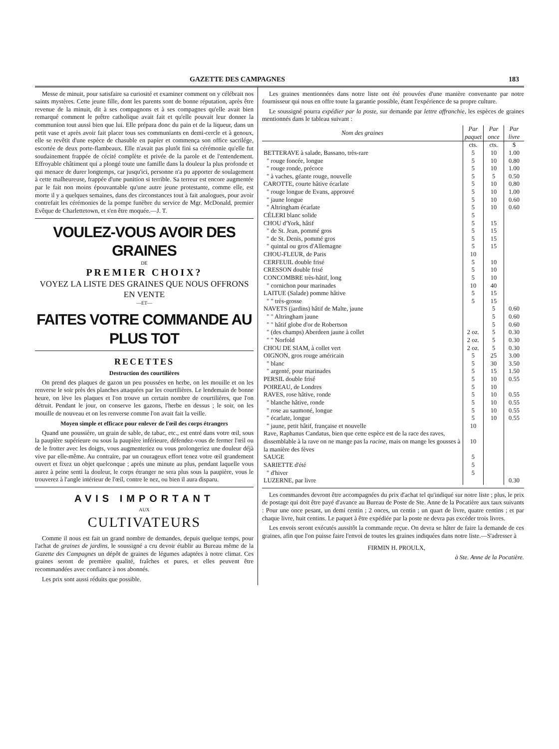GAZETTE DES CAMPAGNES 183
Messe de minuit, pour satisfaire sa curiosité et examiner comment on y célébrait nos saints mystères. Cette jeune fille, dont les parents sont de bonne réputation, après être revenue de la minuit, dit à ses compagnons et à ses compagnes qu'elle avait bien remarqué comment le prêtre catholique avait fait et qu'elle pouvait leur donner la communion tout aussi bien que lui. Elle prépara donc du pain et de la liqueur, dans un petit vase et après avoir fait placer tous ses communiants en demi-cercle et à genoux, elle se revêtit d'une espèce de chasuble en papier et commença son office sacrilége, escortée de deux porte-flambeaux. Elle n'avait pas plutôt fini sa cérémonie qu'elle fut soudainement frappée de cécité complète et privée de la parole et de l'entendement. Effroyable châtiment qui a plongé toute une famille dans la douleur la plus profonde et qui menace de durer longtemps, car jusqu'ici, personne n'a pu apporter de soulagement à cette malheureuse, frappée d'une punition si terrible. Sa terreur est encore augmentée par le fait non moins épouvantable qu'une autre jeune protestante, comme elle, est morte il y a quelques semaines, dans des circonstances tout à fait analogues, pour avoir contrefait les cérémonies de la pompe funèbre du service de Mgr. McDonald, premier Evêque de Charlettetown, et s'en être moquée.—J. T.
VOULEZ-VOUS AVOIR DES GRAINES
DE
PREMIER CHOIX?
VOYEZ LA LISTE DES GRAINES QUE NOUS OFFRONS EN VENTE
—ET—
FAITES VOTRE COMMANDE AU PLUS TOT
RECETTES
Destruction des courtilières
On prend des plaques de gazon un peu poussées en herbe, on les mouille et on les renverse le soir près des planches attaquées par les courtilières. Le lendemain de bonne heure, on lève les plaques et l'on trouve un certain nombre de courtilières, que l'on détruit. Pendant le jour, on conserve les gazons, l'herbe en dessus ; le soir, on les mouille de nouveau et on les renverse comme l'on avait fait la veille.
Moyen simple et efficace pour enlever de l'œil des corps étrangers
Quand une poussière, un grain de sable, de tabac, etc., est entré dans votre œil, sous la paupière supérieure ou sous la paupière inférieure, défendez-vous de fermer l'œil ou de le frotter avec les doigts, vous augmenteriez ou vous prolongeriez une douleur déjà vive par elle-même. Au contraire, par un courageux effort tenez votre œil grandement ouvert et fixez un objet quelconque ; après une minute au plus, pendant laquelle vous aurez à peine senti la douleur, le corps étranger ne sera plus sous la paupière, vous le trouverez à l'angle intérieur de l'œil, contre le nez, ou bien il aura disparu.
AVIS IMPORTANT
AUX
CULTIVATEURS
Comme il nous est fait un grand nombre de demandes, depuis quelque temps, pour l'achat de graines de jardins, le soussigné a cru devoir établir au Bureau même de la Gazette des Campagnes un dépôt de graines de légumes adaptées à notre climat. Ces graines seront de première qualité, fraîches et pures, et elles peuvent être recommandées avec confiance à nos abonnés.
Les prix sont aussi réduits que possible.
Les graines mentionnées dans notre liste ont été prouvées d'une manière convenante par notre fournisseur qui nous en offre toute la garantie possible, étant l'expérience de sa propre culture.
Le soussigné pourra expédier par la poste, sur demande par lettre affranchie, les espèces de graines mentionnés dans le tableau suivant :
| Nom des graines | Par paquet | Par once | Par livre |
| --- | --- | --- | --- |
| | cts. | cts. | $ |
| BETTERAVE à salade, Bassano, très-rare | 5 | 10 | 1.00 |
| " rouge foncée, longue | 5 | 10 | 0.80 |
| " rouge ronde, précoce | 5 | 10 | 1.00 |
| " à vaches, géante rouge, nouvelle | 5 | 5 | 0.50 |
| CAROTTE, courte hâtive écarlate | 5 | 10 | 0.80 |
| " rouge longue de Evans, approuvé | 5 | 10 | 1.00 |
| " jaune longue | 5 | 10 | 0.60 |
| " Altringham écarlate | 5 | 10 | 0.60 |
| CÉLERI blanc solide | 5 | | |
| CHOU d'York, hâtif | 5 | 15 | |
| " de St. Jean, pommé gros | 5 | 15 | |
| " de St. Denis, pommé gros | 5 | 15 | |
| " quintal ou gros d'Allemagne | 5 | 15 | |
| CHOU-FLEUR, de Paris | 10 | | |
| CERFEUIL double frisé | 5 | 10 | |
| CRESSON double frisé | 5 | 10 | |
| CONCOMBRE très-hâtif, long | 5 | 10 | |
| " cornichon pour marinades | 10 | 40 | |
| LAITUE (Salade) pomme hâtive | 5 | 15 | |
| " " très-grosse | 5 | 15 | |
| NAVETS (jardins) hâtif de Malte, jaune | | 5 | 0.60 |
| " " Altringham jaune | | 5 | 0.60 |
| " " hâtif globe d'or de Robertson | | 5 | 0.60 |
| " (des champs) Aberdeen jaune à collet | 2 oz. | 5 | 0.30 |
| " " Norfold | 2 oz. | 5 | 0.30 |
| CHOU DE SIAM, à collet vert | 2 oz. | 5 | 0.30 |
| OIGNON, gros rouge américain | 5 | 25 | 3.00 |
| " blanc | 5 | 30 | 3.50 |
| " argenté, pour marinades | 5 | 15 | 1.50 |
| PERSIL double frisé | 5 | 10 | 0.55 |
| POIREAU, de Londres | 5 | 10 | |
| RAVES, rose hâtive, ronde | 5 | 10 | 0.55 |
| " blanche hâtive, ronde | 5 | 10 | 0.55 |
| " rose au saumoné, longue | 5 | 10 | 0.55 |
| " écarlate, longue | 5 | 10 | 0.55 |
| " jaune, petit hâtif, française et nouvelle | 10 | | |
| Rave, Raphanus Candatus, bien que cette espèce est de la race des raves, dissemblable à la rave on ne mange pas la racine , mais on mange les gousses à la manière des fèves | 10 | | |
| SAUGE | 5 | | |
| SARIETTE d'été | 5 | | |
| " d'hiver | 5 | | |
| LUZERNE, par livre | | | 0.30 |
Les commandes devront être accompagnées du prix d'achat tel qu'indiqué sur notre liste ; plus, le prix de postage qui doit être payé d'avance au Bureau de Poste de Ste. Anne de la Pocatière aux taux suivants : Pour une once pesant, un demi centin ; 2 onces, un centin ; un quart de livre, quatre centins ; et par chaque livre, huit centins. Le paquet à être expédiée par la poste ne devra pas excéder trois livres.
Les envois seront exécutés aussitôt la commande reçue. On devra se hâter de faire la demande de ces graines, afin que l'on puisse faire l'envoi de toutes les graines indiquées dans notre liste.—S'adresser à
FIRMIN H. PROULX,
à Ste. Anne de la Pocatière.